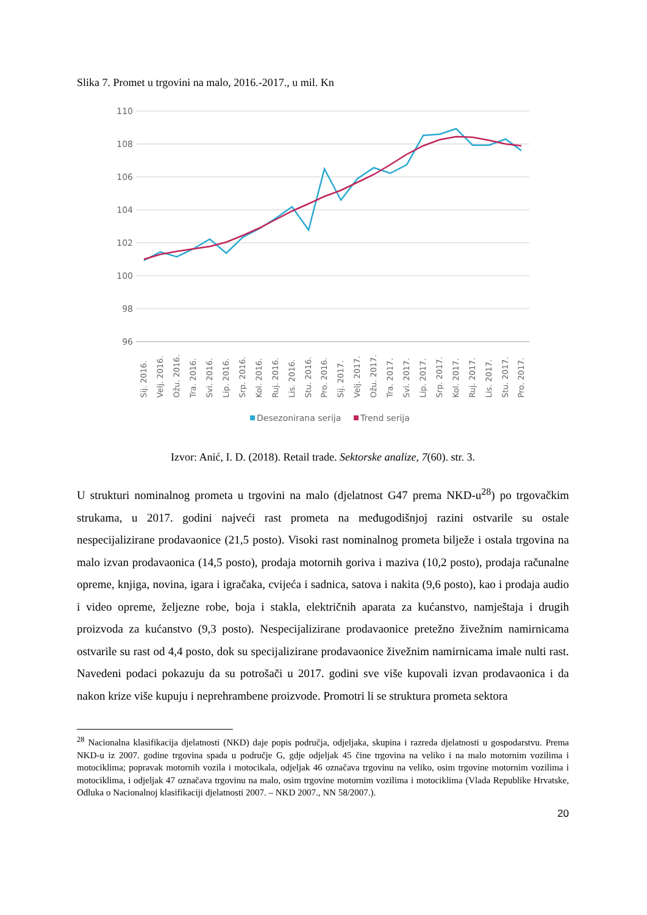Slika 7. Promet u trgovini na malo, 2016.-2017., u mil. Kn
110
108
106
104
102
100
98
96
Sij. 2016.
Velj. 2016.
Ožu. 2016.
Tra. 2016.
Svi. 2016.
Lip. 2016.
Srp. 2016.
Kol. 2016.
Ruj. 2016.
Lis. 2016.
Stu. 2016.
Pro. 2016.
Sij. 2017.
Velj. 2017.
Ožu. 2017.
Tra. 2017.
Svi. 2017.
Lip. 2017.
Srp. 2017.
Kol. 2017.
Ruj. 2017.
Lis. 2017.
Stu. 2017.
Pro. 2017.
Desezonirana serija
Trend serija
Izvor: Anić, I. D. (2018). Retail trade. Sektorske analize, 7(60). str. 3.
U strukturi nominalnog prometa u trgovini na malo (djelatnost G47 prema NKD-u<sup>28</sup>) po trgovačkim strukama, u 2017. godini najveći rast prometa na međugodišnjoj razini ostvarile su ostale nespecijalizirane prodavaonice (21,5 posto). Visoki rast nominalnog prometa bilježe i ostala trgovina na malo izvan prodavaonica (14,5 posto), prodaja motornih goriva i maziva (10,2 posto), prodaja računalne opreme, knjiga, novina, igara i igračaka, cvijeća i sadnica, satova i nakita (9,6 posto), kao i prodaja audio i video opreme, željezne robe, boja i stakla, električnih aparata za kućanstvo, namještaja i drugih proizvoda za kućanstvo (9,3 posto). Nespecijalizirane prodavaonice pretežno živežnim namirnicama ostvarile su rast od 4,4 posto, dok su specijalizirane prodavaonice živežnim namirnicama imale nulti rast. Navedeni podaci pokazuju da su potrošači u 2017. godini sve više kupovali izvan prodavaonica i da nakon krize više kupuju i neprehrambene proizvode. Promotri li se struktura prometa sektora
<sup>28</sup> Nacionalna klasifikacija djelatnosti (NKD) daje popis područja, odjeljaka, skupina i razreda djelatnosti u gospodarstvu. Prema NKD-u iz 2007. godine trgovina spada u područje G, gdje odjeljak 45 čine trgovina na veliko i na malo motornim vozilima i motociklima; popravak motornih vozila i motocikala, odjeljak 46 označava trgovinu na veliko, osim trgovine motornim vozilima i motociklima, i odjeljak 47 označava trgovinu na malo, osim trgovine motornim vozilima i motociklima (Vlada Republike Hrvatske, Odluka o Nacionalnoj klasifikaciji djelatnosti 2007. – NKD 2007., NN 58/2007.).
20